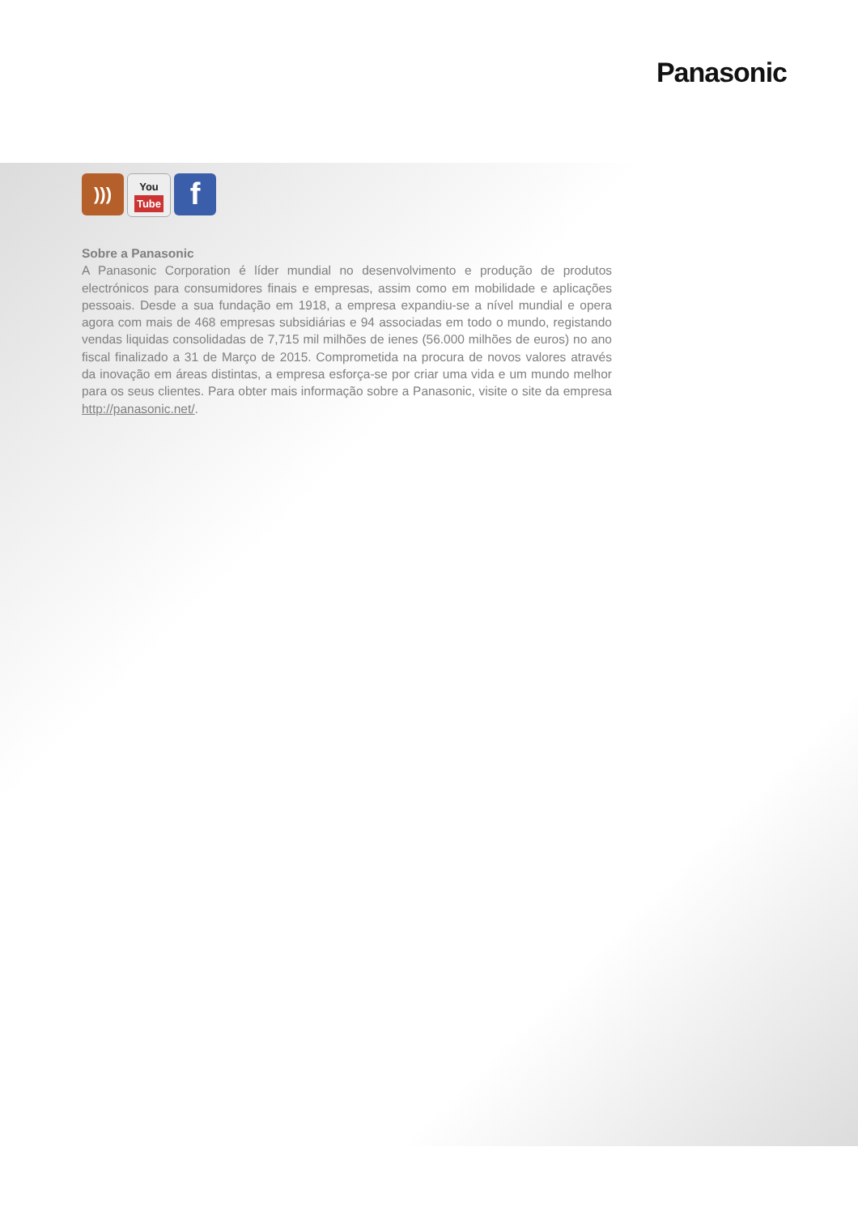Panasonic
)))
You
Tube
f
Sobre a Panasonic
A Panasonic Corporation é líder mundial no desenvolvimento e produção de produtos electrónicos para consumidores finais e empresas, assim como em mobilidade e aplicações pessoais. Desde a sua fundação em 1918, a empresa expandiu-se a nível mundial e opera agora com mais de 468 empresas subsidiárias e 94 associadas em todo o mundo, registando vendas liquidas consolidadas de 7,715 mil milhões de ienes (56.000 milhões de euros) no ano fiscal finalizado a 31 de Março de 2015. Comprometida na procura de novos valores através da inovação em áreas distintas, a empresa esforça-se por criar uma vida e um mundo melhor para os seus clientes. Para obter mais informação sobre a Panasonic, visite o site da empresa http://panasonic.net/.